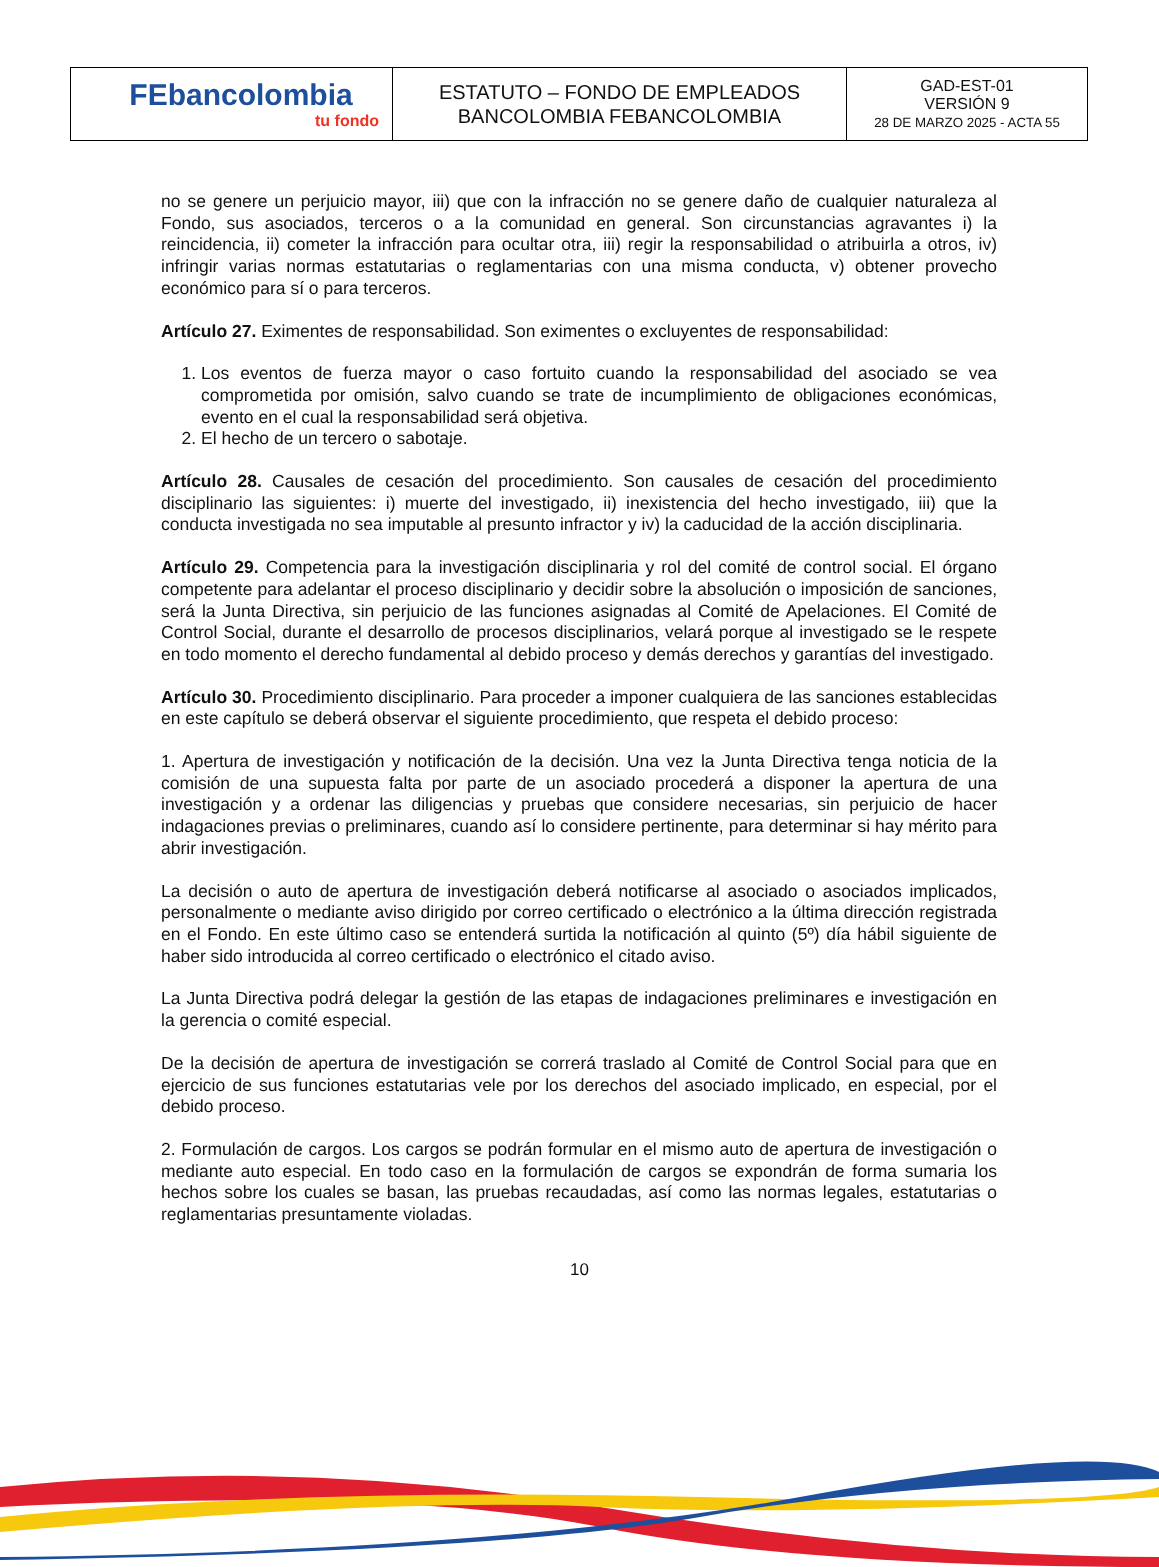| FEbancolombia tu fondo | ESTATUTO – FONDO DE EMPLEADOS BANCOLOMBIA FEBANCOLOMBIA | GAD-EST-01 VERSIÓN 9 28 DE MARZO 2025 - ACTA 55 |
no se genere un perjuicio mayor, iii) que con la infracción no se genere daño de cualquier naturaleza al Fondo, sus asociados, terceros o a la comunidad en general. Son circunstancias agravantes i) la reincidencia, ii) cometer la infracción para ocultar otra, iii) regir la responsabilidad o atribuirla a otros, iv) infringir varias normas estatutarias o reglamentarias con una misma conducta, v) obtener provecho económico para sí o para terceros.
Artículo 27. Eximentes de responsabilidad. Son eximentes o excluyentes de responsabilidad:
1. Los eventos de fuerza mayor o caso fortuito cuando la responsabilidad del asociado se vea comprometida por omisión, salvo cuando se trate de incumplimiento de obligaciones económicas, evento en el cual la responsabilidad será objetiva.
2. El hecho de un tercero o sabotaje.
Artículo 28. Causales de cesación del procedimiento. Son causales de cesación del procedimiento disciplinario las siguientes: i) muerte del investigado, ii) inexistencia del hecho investigado, iii) que la conducta investigada no sea imputable al presunto infractor y iv) la caducidad de la acción disciplinaria.
Artículo 29. Competencia para la investigación disciplinaria y rol del comité de control social. El órgano competente para adelantar el proceso disciplinario y decidir sobre la absolución o imposición de sanciones, será la Junta Directiva, sin perjuicio de las funciones asignadas al Comité de Apelaciones. El Comité de Control Social, durante el desarrollo de procesos disciplinarios, velará porque al investigado se le respete en todo momento el derecho fundamental al debido proceso y demás derechos y garantías del investigado.
Artículo 30. Procedimiento disciplinario. Para proceder a imponer cualquiera de las sanciones establecidas en este capítulo se deberá observar el siguiente procedimiento, que respeta el debido proceso:
1. Apertura de investigación y notificación de la decisión. Una vez la Junta Directiva tenga noticia de la comisión de una supuesta falta por parte de un asociado procederá a disponer la apertura de una investigación y a ordenar las diligencias y pruebas que considere necesarias, sin perjuicio de hacer indagaciones previas o preliminares, cuando así lo considere pertinente, para determinar si hay mérito para abrir investigación.
La decisión o auto de apertura de investigación deberá notificarse al asociado o asociados implicados, personalmente o mediante aviso dirigido por correo certificado o electrónico a la última dirección registrada en el Fondo. En este último caso se entenderá surtida la notificación al quinto (5º) día hábil siguiente de haber sido introducida al correo certificado o electrónico el citado aviso.
La Junta Directiva podrá delegar la gestión de las etapas de indagaciones preliminares e investigación en la gerencia o comité especial.
De la decisión de apertura de investigación se correrá traslado al Comité de Control Social para que en ejercicio de sus funciones estatutarias vele por los derechos del asociado implicado, en especial, por el debido proceso.
2. Formulación de cargos. Los cargos se podrán formular en el mismo auto de apertura de investigación o mediante auto especial. En todo caso en la formulación de cargos se expondrán de forma sumaria los hechos sobre los cuales se basan, las pruebas recaudadas, así como las normas legales, estatutarias o reglamentarias presuntamente violadas.
10